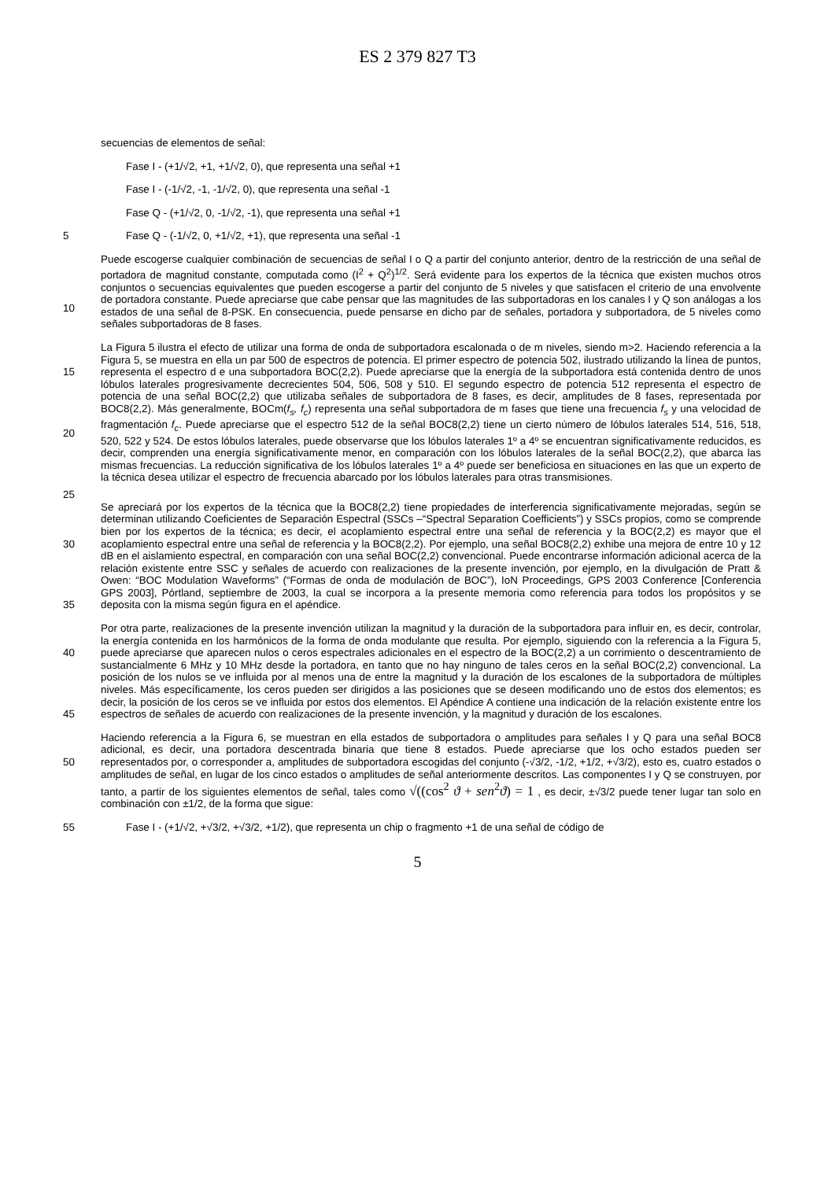ES 2 379 827 T3
secuencias de elementos de señal:
Fase I - (+1/√2, +1, +1/√2, 0), que representa una señal +1
Fase I - (-1/√2, -1, -1/√2, 0), que representa una señal -1
Fase Q - (+1/√2, 0, -1/√2, -1), que representa una señal +1
5 Fase Q - (-1/√2, 0, +1/√2, +1), que representa una señal -1
10 Puede escogerse cualquier combinación de secuencias de señal I o Q a partir del conjunto anterior, dentro de la restricción de una señal de portadora de magnitud constante, computada como (I<sup>2</sup> + Q<sup>2</sup>)<sup>1/2</sup>. Será evidente para los expertos de la técnica que existen muchos otros conjuntos o secuencias equivalentes que pueden escogerse a partir del conjunto de 5 niveles y que satisfacen el criterio de una envolvente de portadora constante. Puede apreciarse que cabe pensar que las magnitudes de las subportadoras en los canales I y Q son análogas a los estados de una señal de 8-PSK. En consecuencia, puede pensarse en dicho par de señales, portadora y subportadora, de 5 niveles como señales subportadoras de 8 fases.
15
20
25
La Figura 5 ilustra el efecto de utilizar una forma de onda de subportadora escalonada o de m niveles, siendo m>2. Haciendo referencia a la Figura 5, se muestra en ella un par 500 de espectros de potencia. El primer espectro de potencia 502, ilustrado utilizando la línea de puntos, representa el espectro d e una subportadora BOC(2,2). Puede apreciarse que la energía de la subportadora está contenida dentro de unos lóbulos laterales progresivamente decrecientes 504, 506, 508 y 510. El segundo espectro de potencia 512 representa el espectro de potencia de una señal BOC(2,2) que utilizaba señales de subportadora de 8 fases, es decir, amplitudes de 8 fases, representada por BOC8(2,2). Más generalmente, BOCm(f<sub>s</sub>, f<sub>c</sub>) representa una señal subportadora de m fases que tiene una frecuencia f<sub>s</sub> y una velocidad de fragmentación f<sub>c</sub>. Puede apreciarse que el espectro 512 de la señal BOC8(2,2) tiene un cierto número de lóbulos laterales 514, 516, 518, 520, 522 y 524. De estos lóbulos laterales, puede observarse que los lóbulos laterales 1º a 4º se encuentran significativamente reducidos, es decir, comprenden una energía significativamente menor, en comparación con los lóbulos laterales de la señal BOC(2,2), que abarca las mismas frecuencias. La reducción significativa de los lóbulos laterales 1º a 4º puede ser beneficiosa en situaciones en las que un experto de la técnica desea utilizar el espectro de frecuencia abarcado por los lóbulos laterales para otras transmisiones.
30
35
Se apreciará por los expertos de la técnica que la BOC8(2,2) tiene propiedades de interferencia significativamente mejoradas, según se determinan utilizando Coeficientes de Separación Espectral (SSCs –“Spectral Separation Coefficients”) y SSCs propios, como se comprende bien por los expertos de la técnica; es decir, el acoplamiento espectral entre una señal de referencia y la BOC(2,2) es mayor que el acoplamiento espectral entre una señal de referencia y la BOC8(2,2). Por ejemplo, una señal BOC8(2,2) exhibe una mejora de entre 10 y 12 dB en el aislamiento espectral, en comparación con una señal BOC(2,2) convencional. Puede encontrarse información adicional acerca de la relación existente entre SSC y señales de acuerdo con realizaciones de la presente invención, por ejemplo, en la divulgación de Pratt & Owen: “BOC Modulation Waveforms” (“Formas de onda de modulación de BOC”), IoN Proceedings, GPS 2003 Conference [Conferencia GPS 2003], Pórtland, septiembre de 2003, la cual se incorpora a la presente memoria como referencia para todos los propósitos y se deposita con la misma según figura en el apéndice.
40
45
Por otra parte, realizaciones de la presente invención utilizan la magnitud y la duración de la subportadora para influir en, es decir, controlar, la energía contenida en los harmónicos de la forma de onda modulante que resulta. Por ejemplo, siguiendo con la referencia a la Figura 5, puede apreciarse que aparecen nulos o ceros espectrales adicionales en el espectro de la BOC(2,2) a un corrimiento o descentramiento de sustancialmente 6 MHz y 10 MHz desde la portadora, en tanto que no hay ninguno de tales ceros en la señal BOC(2,2) convencional. La posición de los nulos se ve influida por al menos una de entre la magnitud y la duración de los escalones de la subportadora de múltiples niveles. Más específicamente, los ceros pueden ser dirigidos a las posiciones que se deseen modificando uno de estos dos elementos; es decir, la posición de los ceros se ve influida por estos dos elementos. El Apéndice A contiene una indicación de la relación existente entre los espectros de señales de acuerdo con realizaciones de la presente invención, y la magnitud y duración de los escalones.
50 Haciendo referencia a la Figura 6, se muestran en ella estados de subportadora o amplitudes para señales I y Q para una señal BOC8 adicional, es decir, una portadora descentrada binaria que tiene 8 estados. Puede apreciarse que los ocho estados pueden ser representados por, o corresponder a, amplitudes de subportadora escogidas del conjunto (-√3/2, -1/2, +1/2, +√3/2), esto es, cuatro estados o amplitudes de señal, en lugar de los cinco estados o amplitudes de señal anteriormente descritos. Las componentes I y Q se construyen, por tanto, a partir de los siguientes elementos de señal, tales como √((cos<sup>2</sup> ϑ + sen<sup>2</sup>ϑ) = 1 , es decir, ±√3/2 puede tener lugar tan solo en combinación con ±1/2, de la forma que sigue:
55 Fase I - (+1/√2, +√3/2, +√3/2, +1/2), que representa un chip o fragmento +1 de una señal de código de
5